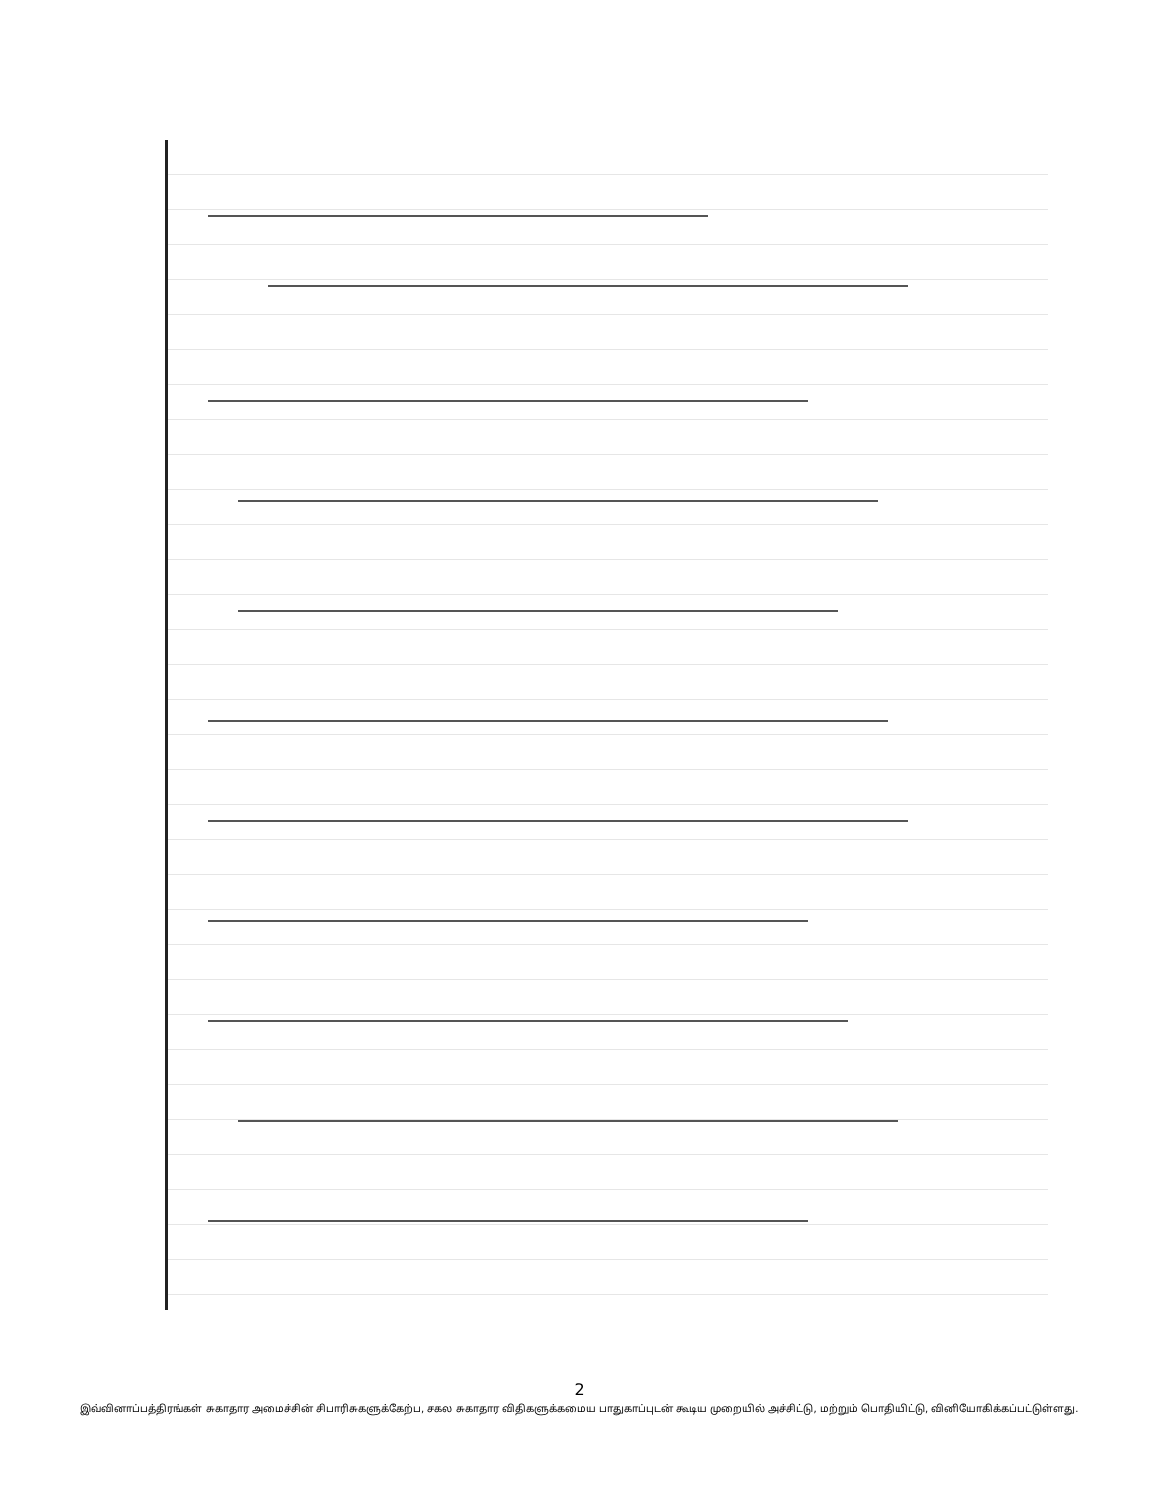2
இவ்வினாப்பத்திரங்கள் சுகாதார அமைச்சின் சிபாரிசுகளுக்கேற்ப, சகல சுகாதார விதிகளுக்கமைய பாதுகாப்புடன் கூடிய முறையில் அச்சிட்டு, மற்றும் பொதியிட்டு, வினியோகிக்கப்பட்டுள்ளது.